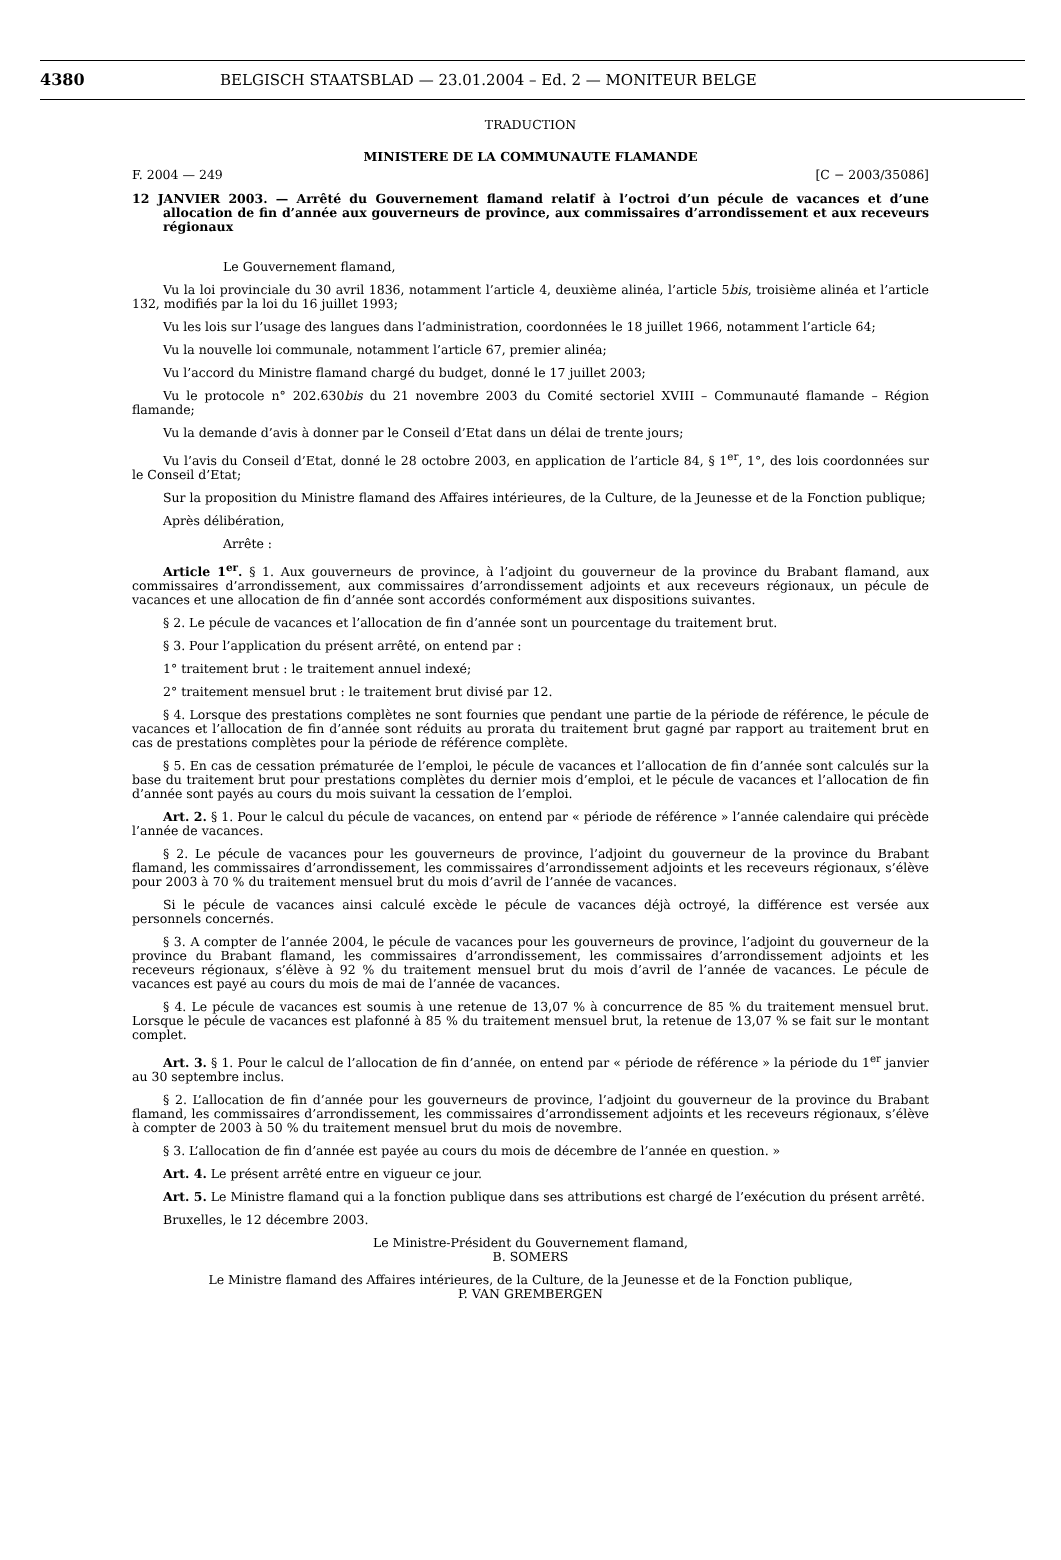4380 BELGISCH STAATSBLAD — 23.01.2004 – Ed. 2 — MONITEUR BELGE
TRADUCTION
MINISTERE DE LA COMMUNAUTE FLAMANDE
F. 2004 — 249 [C − 2003/35086]
12 JANVIER 2003. — Arrêté du Gouvernement flamand relatif à l’octroi d’un pécule de vacances et d’une allocation de fin d’année aux gouverneurs de province, aux commissaires d’arrondissement et aux receveurs régionaux
Le Gouvernement flamand,
Vu la loi provinciale du 30 avril 1836, notamment l’article 4, deuxième alinéa, l’article 5bis, troisième alinéa et l’article 132, modifiés par la loi du 16 juillet 1993;
Vu les lois sur l’usage des langues dans l’administration, coordonnées le 18 juillet 1966, notamment l’article 64;
Vu la nouvelle loi communale, notamment l’article 67, premier alinéa;
Vu l’accord du Ministre flamand chargé du budget, donné le 17 juillet 2003;
Vu le protocole n° 202.630bis du 21 novembre 2003 du Comité sectoriel XVIII – Communauté flamande – Région flamande;
Vu la demande d’avis à donner par le Conseil d’Etat dans un délai de trente jours;
Vu l’avis du Conseil d’Etat, donné le 28 octobre 2003, en application de l’article 84, § 1<sup>er</sup>, 1°, des lois coordonnées sur le Conseil d’Etat;
Sur la proposition du Ministre flamand des Affaires intérieures, de la Culture, de la Jeunesse et de la Fonction publique;
Après délibération,
Arrête :
Article 1<sup>er</sup>. § 1. Aux gouverneurs de province, à l’adjoint du gouverneur de la province du Brabant flamand, aux commissaires d’arrondissement, aux commissaires d’arrondissement adjoints et aux receveurs régionaux, un pécule de vacances et une allocation de fin d’année sont accordés conformément aux dispositions suivantes.
§ 2. Le pécule de vacances et l’allocation de fin d’année sont un pourcentage du traitement brut.
§ 3. Pour l’application du présent arrêté, on entend par :
1° traitement brut : le traitement annuel indexé;
2° traitement mensuel brut : le traitement brut divisé par 12.
§ 4. Lorsque des prestations complètes ne sont fournies que pendant une partie de la période de référence, le pécule de vacances et l’allocation de fin d’année sont réduits au prorata du traitement brut gagné par rapport au traitement brut en cas de prestations complètes pour la période de référence complète.
§ 5. En cas de cessation prématurée de l’emploi, le pécule de vacances et l’allocation de fin d’année sont calculés sur la base du traitement brut pour prestations complètes du dernier mois d’emploi, et le pécule de vacances et l’allocation de fin d’année sont payés au cours du mois suivant la cessation de l’emploi.
Art. 2. § 1. Pour le calcul du pécule de vacances, on entend par « période de référence » l’année calendaire qui précède l’année de vacances.
§ 2. Le pécule de vacances pour les gouverneurs de province, l’adjoint du gouverneur de la province du Brabant flamand, les commissaires d’arrondissement, les commissaires d’arrondissement adjoints et les receveurs régionaux, s’élève pour 2003 à 70 % du traitement mensuel brut du mois d’avril de l’année de vacances.
Si le pécule de vacances ainsi calculé excède le pécule de vacances déjà octroyé, la différence est versée aux personnels concernés.
§ 3. A compter de l’année 2004, le pécule de vacances pour les gouverneurs de province, l’adjoint du gouverneur de la province du Brabant flamand, les commissaires d’arrondissement, les commissaires d’arrondissement adjoints et les receveurs régionaux, s’élève à 92 % du traitement mensuel brut du mois d’avril de l’année de vacances. Le pécule de vacances est payé au cours du mois de mai de l’année de vacances.
§ 4. Le pécule de vacances est soumis à une retenue de 13,07 % à concurrence de 85 % du traitement mensuel brut. Lorsque le pécule de vacances est plafonné à 85 % du traitement mensuel brut, la retenue de 13,07 % se fait sur le montant complet.
Art. 3. § 1. Pour le calcul de l’allocation de fin d’année, on entend par « période de référence » la période du 1<sup>er</sup> janvier au 30 septembre inclus.
§ 2. L’allocation de fin d’année pour les gouverneurs de province, l’adjoint du gouverneur de la province du Brabant flamand, les commissaires d’arrondissement, les commissaires d’arrondissement adjoints et les receveurs régionaux, s’élève à compter de 2003 à 50 % du traitement mensuel brut du mois de novembre.
§ 3. L’allocation de fin d’année est payée au cours du mois de décembre de l’année en question. »
Art. 4. Le présent arrêté entre en vigueur ce jour.
Art. 5. Le Ministre flamand qui a la fonction publique dans ses attributions est chargé de l’exécution du présent arrêté.
Bruxelles, le 12 décembre 2003.
Le Ministre-Président du Gouvernement flamand,
B. SOMERS
Le Ministre flamand des Affaires intérieures, de la Culture, de la Jeunesse et de la Fonction publique,
P. VAN GREMBERGEN